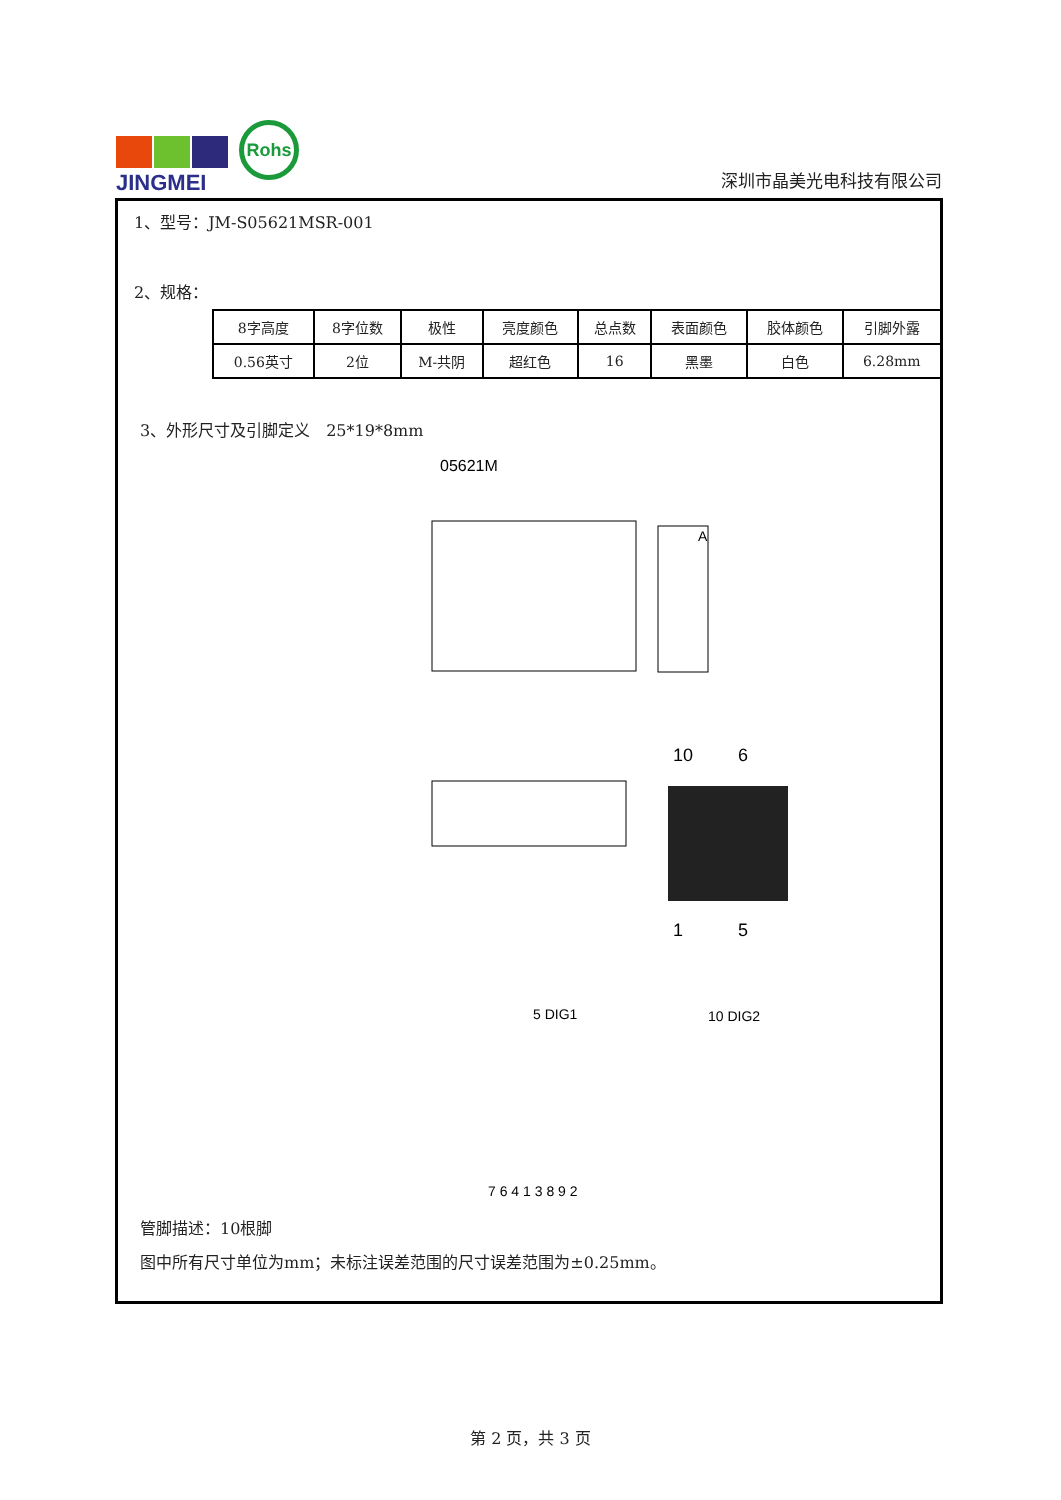JINGMEI
Rohs
深圳市晶美光电科技有限公司
1、型号：JM-S05621MSR-001
2、规格：
| 8字高度 | 8字位数 | 极性 | 亮度颜色 | 总点数 | 表面颜色 | 胶体颜色 | 引脚外露 |
| 0.56英寸 | 2位 | M-共阴 | 超红色 | 16 | 黑墨 | 白色 | 6.28mm |
3、外形尺寸及引脚定义　25*19*8mm
05621M
A
10
6
1
5
5 DIG1
10 DIG2
7 6 4 1 3 8 9 2
管脚描述：10根脚
图中所有尺寸单位为mm；未标注误差范围的尺寸误差范围为±0.25mm。
第 2 页，共 3 页